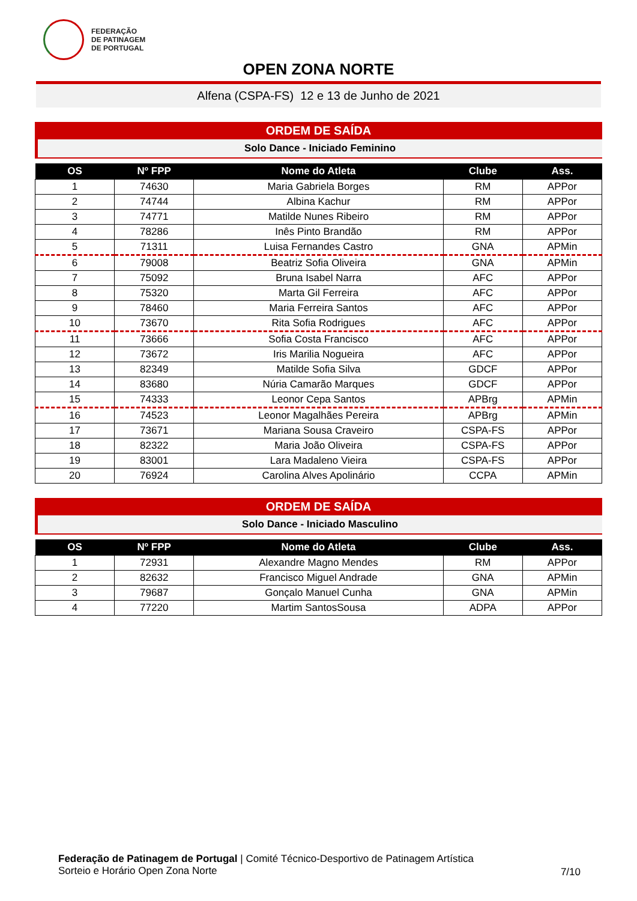FEDERAÇÃO
DE PATINAGEM
DE PORTUGAL
OPEN ZONA NORTE
Alfena (CSPA-FS) 12 e 13 de Junho de 2021
ORDEM DE SAÍDA
Solo Dance - Iniciado Feminino
| OS | Nº FPP | Nome do Atleta | Clube | Ass. |
| --- | --- | --- | --- | --- |
| 1 | 74630 | Maria Gabriela Borges | RM | APPor |
| 2 | 74744 | Albina Kachur | RM | APPor |
| 3 | 74771 | Matilde Nunes Ribeiro | RM | APPor |
| 4 | 78286 | Inês Pinto Brandão | RM | APPor |
| 5 | 71311 | Luisa Fernandes Castro | GNA | APMin |
| 6 | 79008 | Beatriz Sofia Oliveira | GNA | APMin |
| 7 | 75092 | Bruna Isabel Narra | AFC | APPor |
| 8 | 75320 | Marta Gil Ferreira | AFC | APPor |
| 9 | 78460 | Maria Ferreira Santos | AFC | APPor |
| 10 | 73670 | Rita Sofia Rodrigues | AFC | APPor |
| 11 | 73666 | Sofia Costa Francisco | AFC | APPor |
| 12 | 73672 | Iris Marilia Nogueira | AFC | APPor |
| 13 | 82349 | Matilde Sofia Silva | GDCF | APPor |
| 14 | 83680 | Núria Camarão Marques | GDCF | APPor |
| 15 | 74333 | Leonor Cepa Santos | APBrg | APMin |
| 16 | 74523 | Leonor Magalhães Pereira | APBrg | APMin |
| 17 | 73671 | Mariana Sousa Craveiro | CSPA-FS | APPor |
| 18 | 82322 | Maria João Oliveira | CSPA-FS | APPor |
| 19 | 83001 | Lara Madaleno Vieira | CSPA-FS | APPor |
| 20 | 76924 | Carolina Alves Apolinário | CCPA | APMin |
ORDEM DE SAÍDA
Solo Dance - Iniciado Masculino
| OS | Nº FPP | Nome do Atleta | Clube | Ass. |
| --- | --- | --- | --- | --- |
| 1 | 72931 | Alexandre Magno Mendes | RM | APPor |
| 2 | 82632 | Francisco Miguel Andrade | GNA | APMin |
| 3 | 79687 | Gonçalo Manuel Cunha | GNA | APMin |
| 4 | 77220 | Martim SantosSousa | ADPA | APPor |
Federação de Patinagem de Portugal | Comité Técnico-Desportivo de Patinagem Artística
Sorteio e Horário Open Zona Norte
7/10